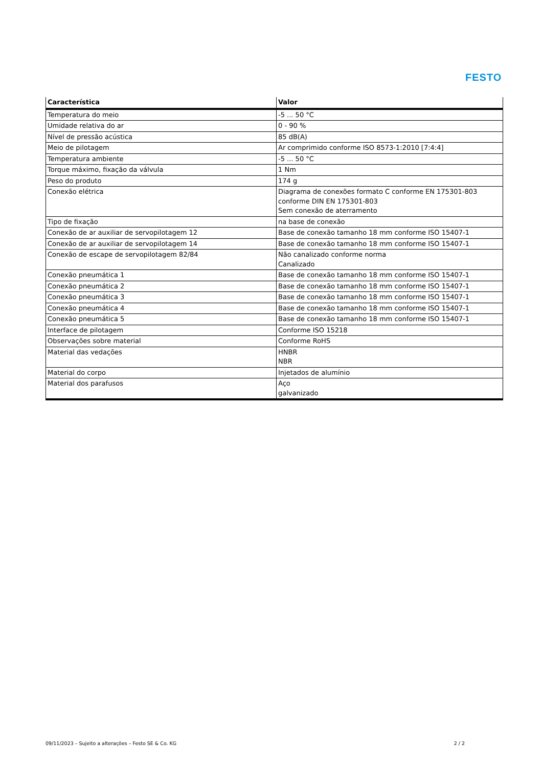FESTO
| Característica | Valor |
| --- | --- |
| Temperatura do meio | -5 ... 50 °C |
| Umidade relativa do ar | 0 - 90 % |
| Nível de pressão acústica | 85 dB(A) |
| Meio de pilotagem | Ar comprimido conforme ISO 8573-1:2010 [7:4:4] |
| Temperatura ambiente | -5 ... 50 °C |
| Torque máximo, fixação da válvula | 1 Nm |
| Peso do produto | 174 g |
| Conexão elétrica | Diagrama de conexões formato C conforme EN 175301-803 conforme DIN EN 175301-803 Sem conexão de aterramento |
| Tipo de fixação | na base de conexão |
| Conexão de ar auxiliar de servopilotagem 12 | Base de conexão tamanho 18 mm conforme ISO 15407-1 |
| Conexão de ar auxiliar de servopilotagem 14 | Base de conexão tamanho 18 mm conforme ISO 15407-1 |
| Conexão de escape de servopilotagem 82/84 | Não canalizado conforme norma Canalizado |
| Conexão pneumática 1 | Base de conexão tamanho 18 mm conforme ISO 15407-1 |
| Conexão pneumática 2 | Base de conexão tamanho 18 mm conforme ISO 15407-1 |
| Conexão pneumática 3 | Base de conexão tamanho 18 mm conforme ISO 15407-1 |
| Conexão pneumática 4 | Base de conexão tamanho 18 mm conforme ISO 15407-1 |
| Conexão pneumática 5 | Base de conexão tamanho 18 mm conforme ISO 15407-1 |
| Interface de pilotagem | Conforme ISO 15218 |
| Observações sobre material | Conforme RoHS |
| Material das vedações | HNBR NBR |
| Material do corpo | Injetados de alumínio |
| Material dos parafusos | Aço galvanizado |
09/11/2023 – Sujeito a alterações – Festo SE & Co. KG 2 / 2